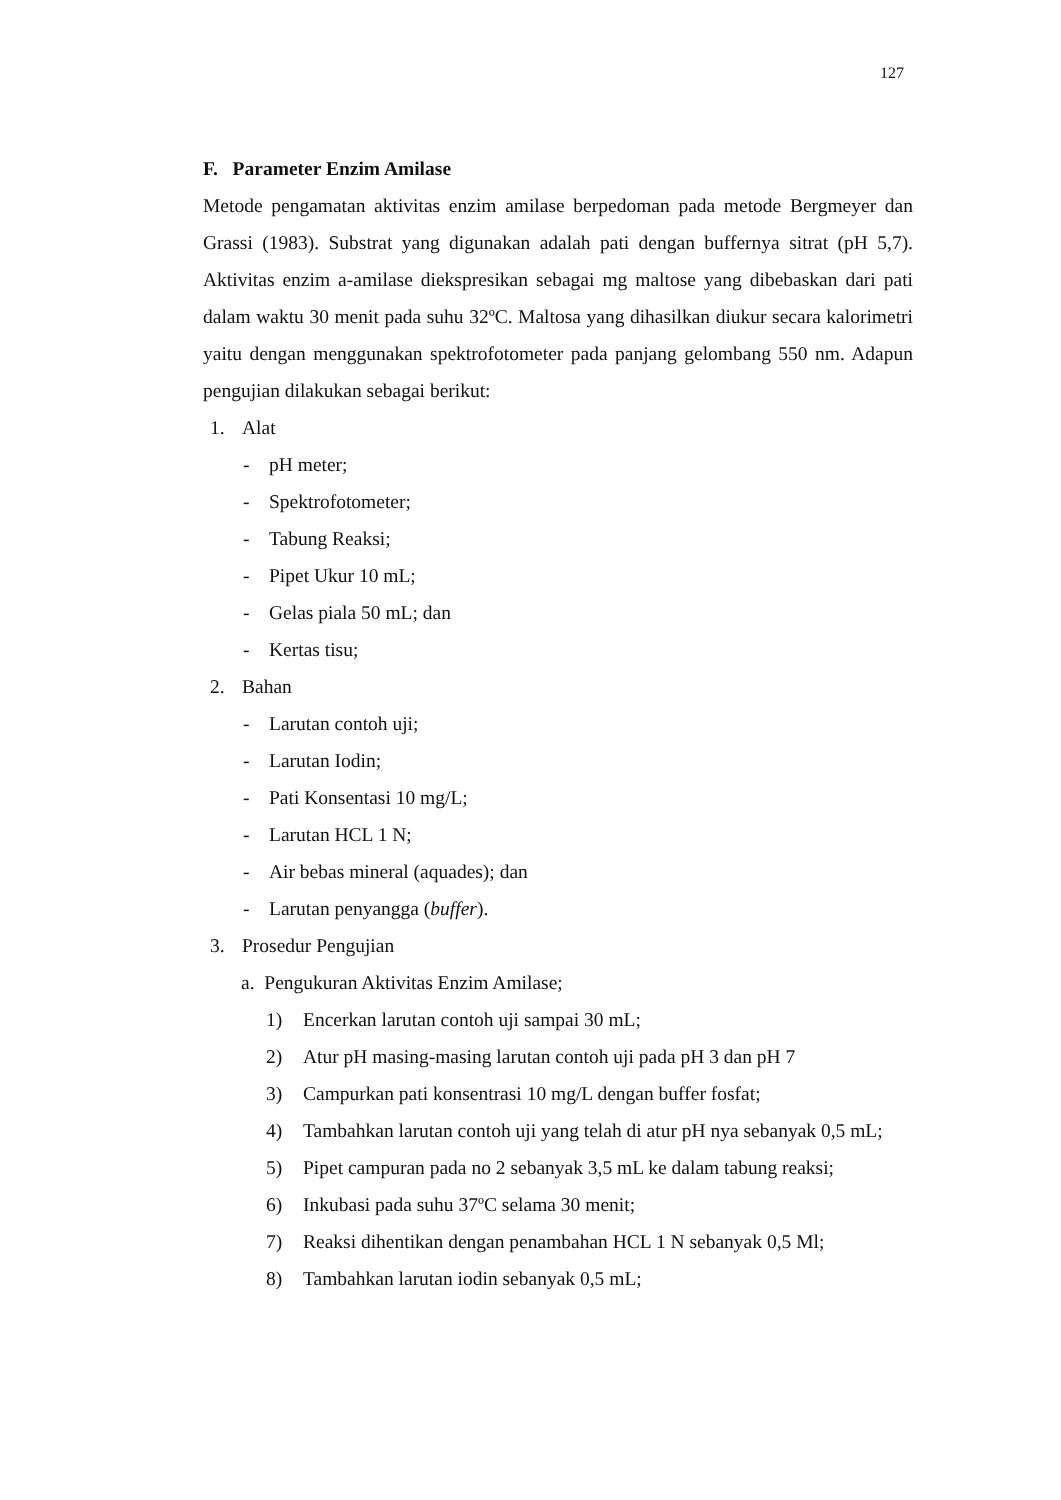127
F. Parameter Enzim Amilase
Metode pengamatan aktivitas enzim amilase berpedoman pada metode Bergmeyer dan Grassi (1983). Substrat yang digunakan adalah pati dengan buffernya sitrat (pH 5,7). Aktivitas enzim a-amilase diekspresikan sebagai mg maltose yang dibebaskan dari pati dalam waktu 30 menit pada suhu 32ºC. Maltosa yang dihasilkan diukur secara kalorimetri yaitu dengan menggunakan spektrofotometer pada panjang gelombang 550 nm. Adapun pengujian dilakukan sebagai berikut:
1. Alat
- pH meter;
- Spektrofotometer;
- Tabung Reaksi;
- Pipet Ukur 10 mL;
- Gelas piala 50 mL; dan
- Kertas tisu;
2. Bahan
- Larutan contoh uji;
- Larutan Iodin;
- Pati Konsentasi 10 mg/L;
- Larutan HCL 1 N;
- Air bebas mineral (aquades); dan
- Larutan penyangga (buffer).
3. Prosedur Pengujian
a. Pengukuran Aktivitas Enzim Amilase;
1) Encerkan larutan contoh uji sampai 30 mL;
2) Atur pH masing-masing larutan contoh uji pada pH 3 dan pH 7
3) Campurkan pati konsentrasi 10 mg/L dengan buffer fosfat;
4) Tambahkan larutan contoh uji yang telah di atur pH nya sebanyak 0,5 mL;
5) Pipet campuran pada no 2 sebanyak 3,5 mL ke dalam tabung reaksi;
6) Inkubasi pada suhu 37ºC selama 30 menit;
7) Reaksi dihentikan dengan penambahan HCL 1 N sebanyak 0,5 Ml;
8) Tambahkan larutan iodin sebanyak 0,5 mL;